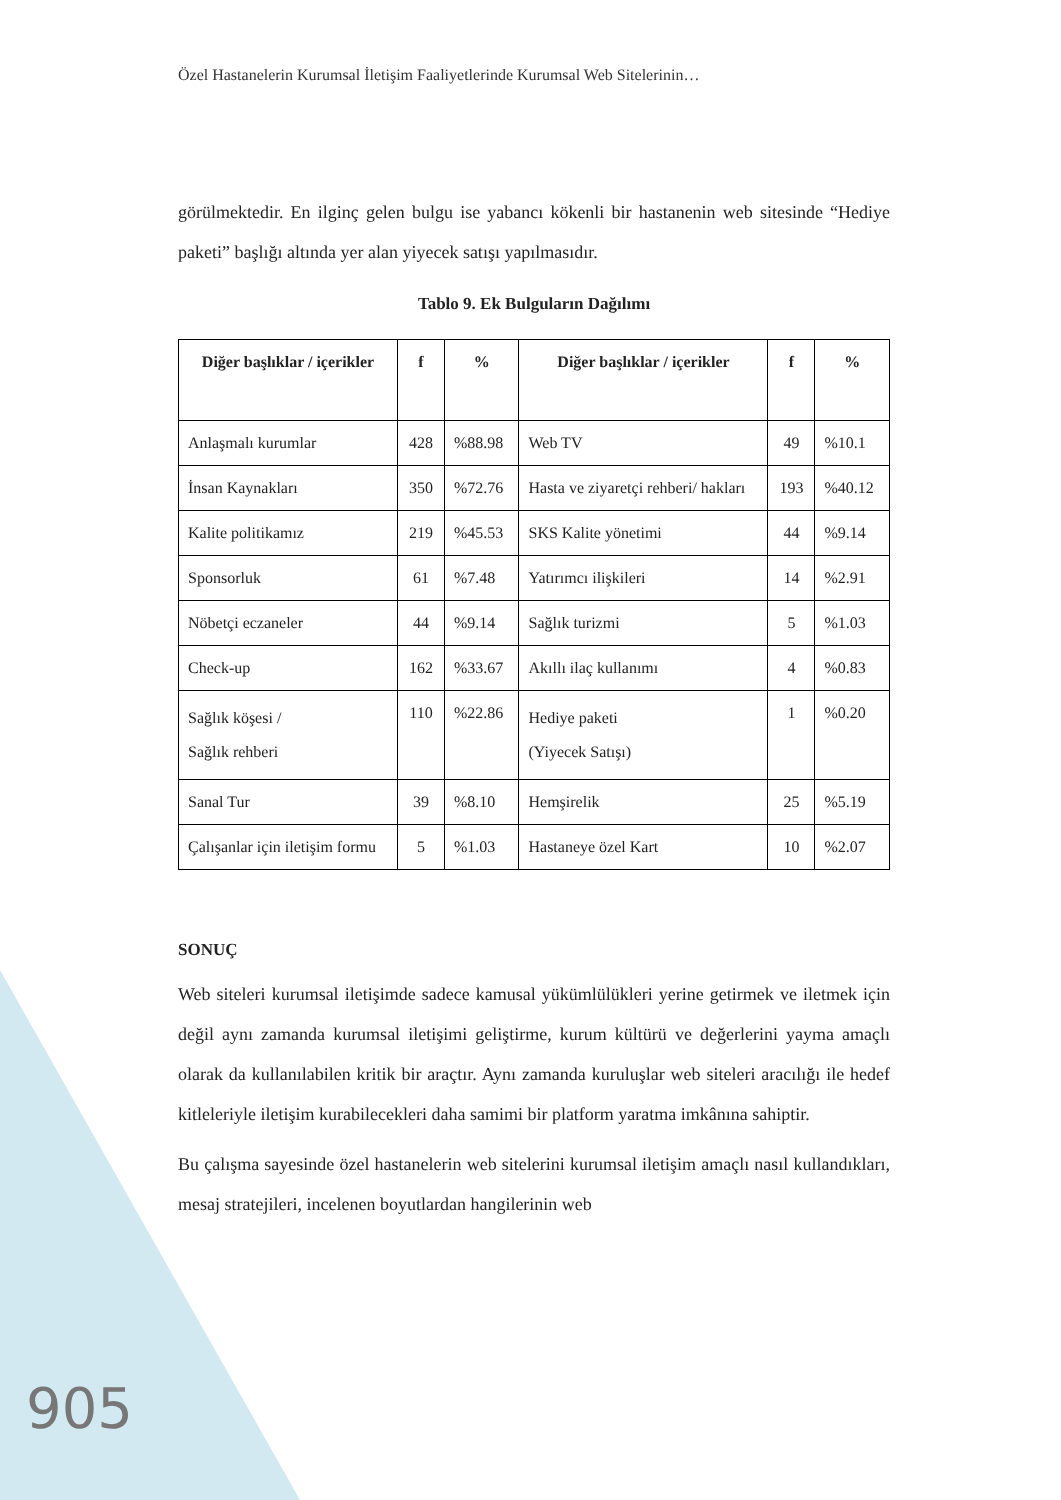Özel Hastanelerin Kurumsal İletişim Faaliyetlerinde Kurumsal Web Sitelerinin…
görülmektedir. En ilginç gelen bulgu ise yabancı kökenli bir hastanenin web sitesinde “Hediye paketi” başlığı altında yer alan yiyecek satışı yapılmasıdır.
Tablo 9. Ek Bulguların Dağılımı
| Diğer başlıklar / içerikler | f | % | Diğer başlıklar / içerikler | f | % |
| --- | --- | --- | --- | --- | --- |
| Anlaşmalı kurumlar | 428 | %88.98 | Web TV | 49 | %10.1 |
| İnsan Kaynakları | 350 | %72.76 | Hasta ve ziyaretçi rehberi/ hakları | 193 | %40.12 |
| Kalite politikamız | 219 | %45.53 | SKS Kalite yönetimi | 44 | %9.14 |
| Sponsorluk | 61 | %7.48 | Yatırımcı ilişkileri | 14 | %2.91 |
| Nöbetçi eczaneler | 44 | %9.14 | Sağlık turizmi | 5 | %1.03 |
| Check-up | 162 | %33.67 | Akıllı ilaç kullanımı | 4 | %0.83 |
| Sağlık köşesi / Sağlık rehberi | 110 | %22.86 | Hediye paketi (Yiyecek Satışı) | 1 | %0.20 |
| Sanal Tur | 39 | %8.10 | Hemşirelik | 25 | %5.19 |
| Çalışanlar için iletişim formu | 5 | %1.03 | Hastaneye özel Kart | 10 | %2.07 |
SONUÇ
Web siteleri kurumsal iletişimde sadece kamusal yükümlülükleri yerine getirmek ve iletmek için değil aynı zamanda kurumsal iletişimi geliştirme, kurum kültürü ve değerlerini yayma amaçlı olarak da kullanılabilen kritik bir araçtır. Aynı zamanda kuruluşlar web siteleri aracılığı ile hedef kitleleriyle iletişim kurabilecekleri daha samimi bir platform yaratma imkânına sahiptir.
Bu çalışma sayesinde özel hastanelerin web sitelerini kurumsal iletişim amaçlı nasıl kullandıkları, mesaj stratejileri, incelenen boyutlardan hangilerinin web
905